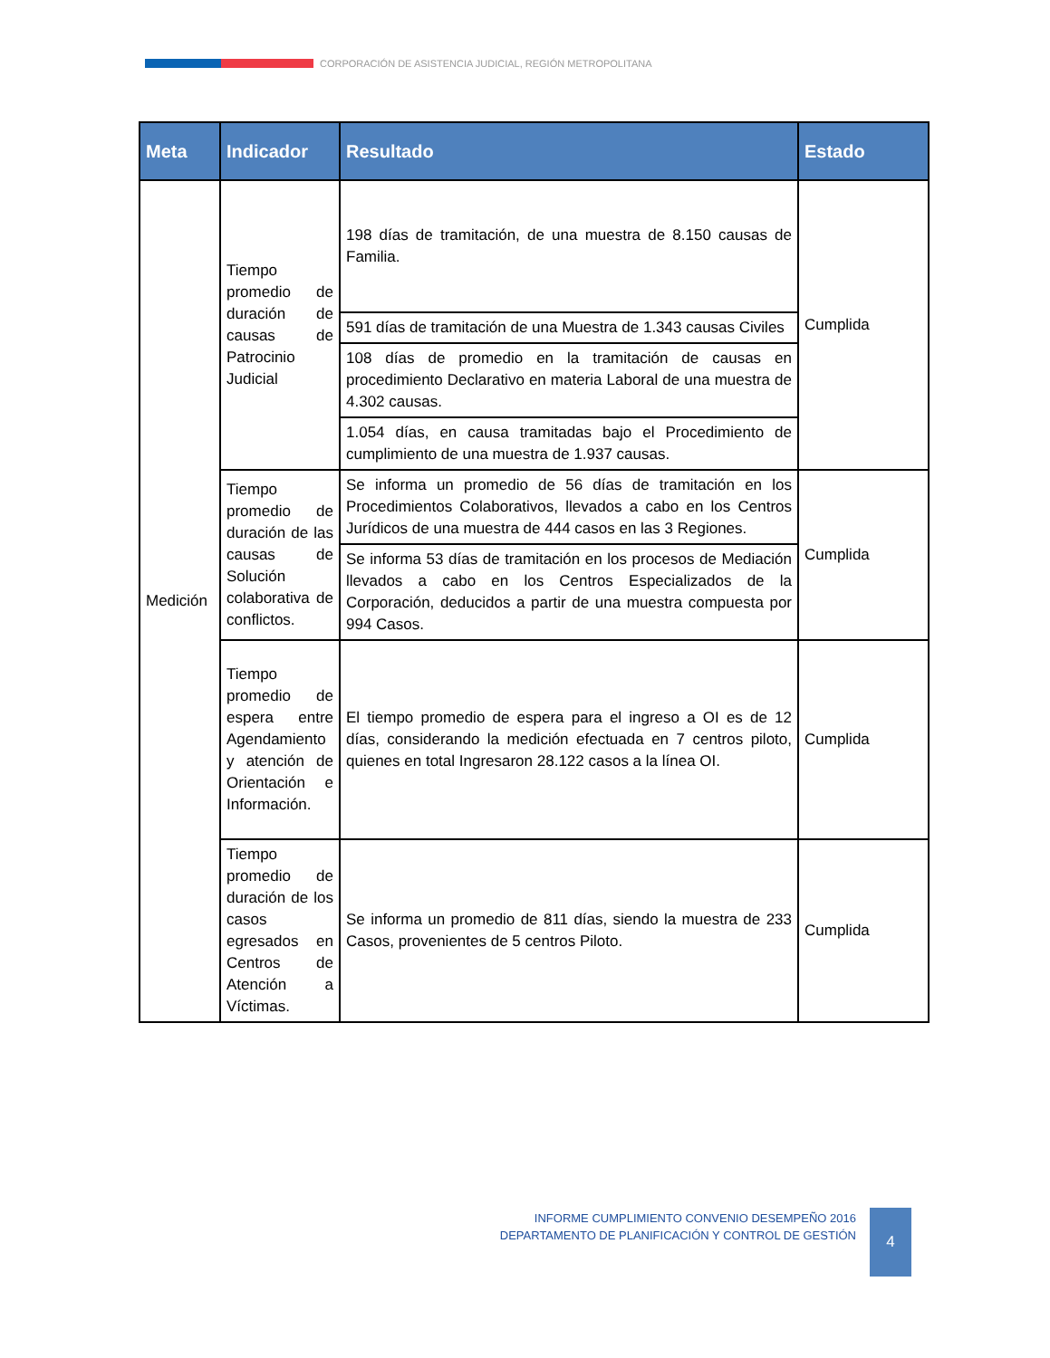CORPORACIÓN DE ASISTENCIA JUDICIAL, REGIÓN METROPOLITANA
| Meta | Indicador | Resultado | Estado |
| --- | --- | --- | --- |
| Medición | Tiempo promedio de duración de causas de Patrocinio Judicial | 198 días de tramitación, de una muestra de 8.150 causas de Familia. | Cumplida |
| | | 591 días de tramitación de una Muestra de 1.343 causas Civiles | |
| | | 108 días de promedio en la tramitación de causas en procedimiento Declarativo en materia Laboral de una muestra de 4.302 causas. | |
| | | 1.054 días, en causa tramitadas bajo el Procedimiento de cumplimiento de una muestra de 1.937 causas. | |
| | Tiempo promedio de duración de las causas de Solución colaborativa de conflictos. | Se informa un promedio de 56 días de tramitación en los Procedimientos Colaborativos, llevados a cabo en los Centros Jurídicos de una muestra de 444 casos en las 3 Regiones. | Cumplida |
| | | Se informa 53 días de tramitación en los procesos de Mediación llevados a cabo en los Centros Especializados de la Corporación, deducidos a partir de una muestra compuesta por 994 Casos. | |
| | Tiempo promedio de espera entre Agendamiento y atención de Orientación e Información. | El tiempo promedio de espera para el ingreso a OI es de 12 días, considerando la medición efectuada en 7 centros piloto, quienes en total Ingresaron 28.122 casos a la línea OI. | Cumplida |
| | Tiempo promedio de duración de los casos egresados en Centros de Atención a Víctimas. | Se informa un promedio de 811 días, siendo la muestra de 233 Casos, provenientes de 5 centros Piloto. | Cumplida |
INFORME CUMPLIMIENTO CONVENIO DESEMPEÑO 2016
DEPARTAMENTO DE PLANIFICACIÓN Y CONTROL DE GESTIÓN
4